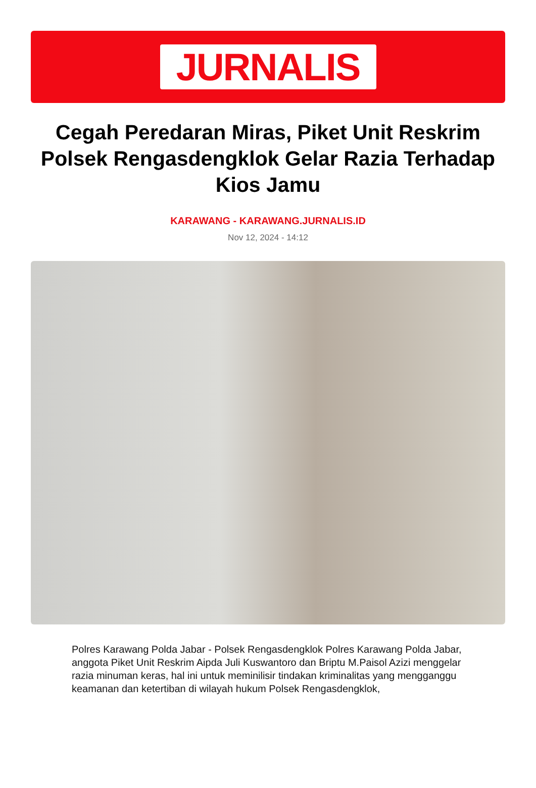JURNALIS
Cegah Peredaran Miras, Piket Unit Reskrim Polsek Rengasdengklok Gelar Razia Terhadap Kios Jamu
KARAWANG - KARAWANG.JURNALIS.ID
Nov 12, 2024 - 14:12
Polres Karawang Polda Jabar - Polsek Rengasdengklok Polres Karawang Polda Jabar, anggota Piket Unit Reskrim Aipda Juli Kuswantoro dan Briptu M.Paisol Azizi menggelar razia minuman keras, hal ini untuk meminilisir tindakan kriminalitas yang mengganggu keamanan dan ketertiban di wilayah hukum Polsek Rengasdengklok,